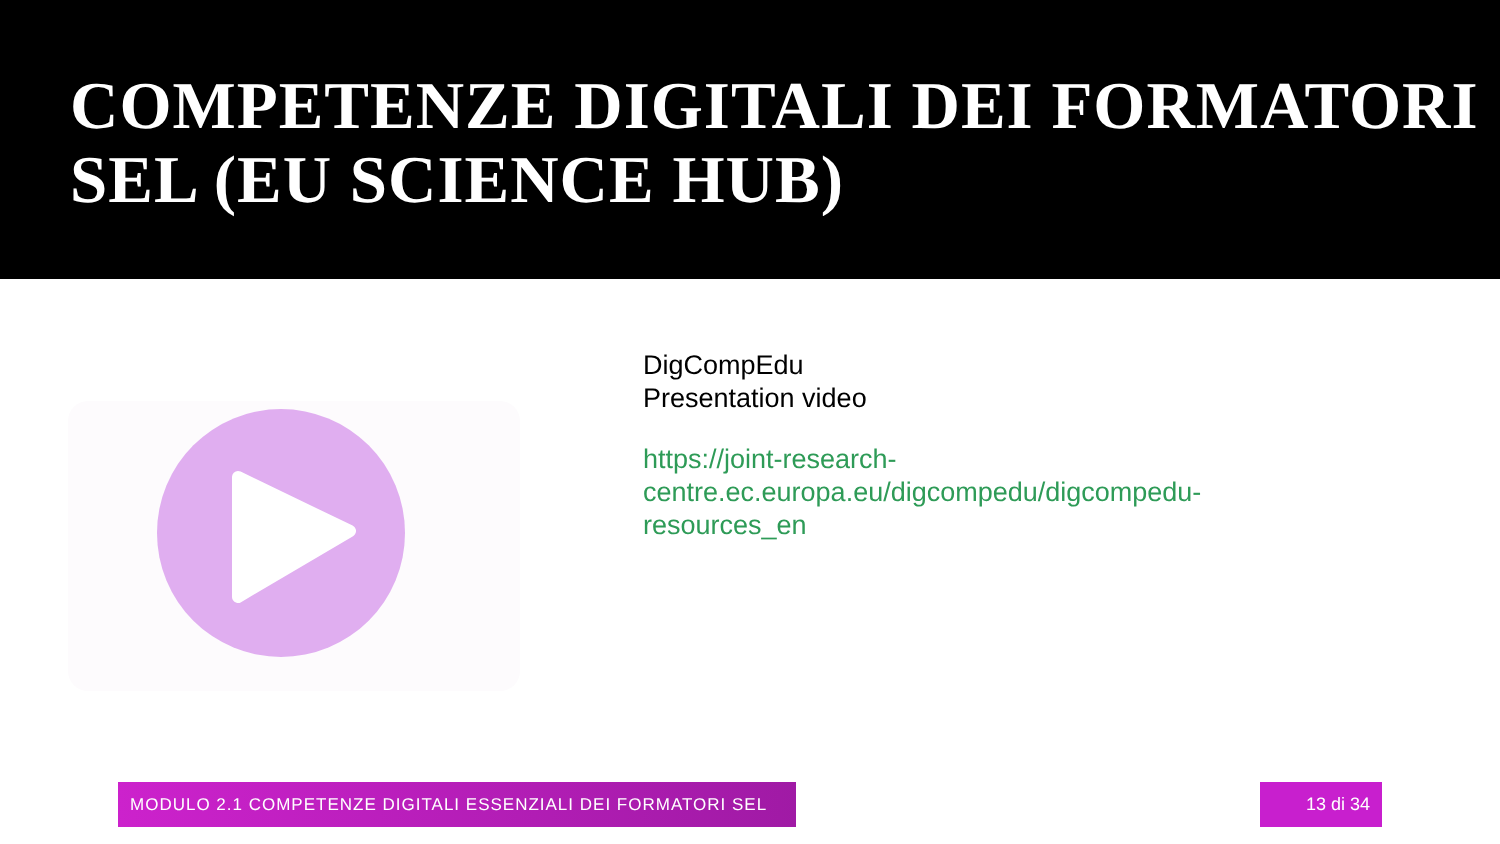COMPETENZE DIGITALI DEI FORMATORI SEL (EU SCIENCE HUB)
DigCompEdu
Presentation video
https://joint-research-centre.ec.europa.eu/digcompedu/digcompedu-resources_en
MODULO 2.1 COMPETENZE DIGITALI ESSENZIALI DEI FORMATORI SEL 13 di 34